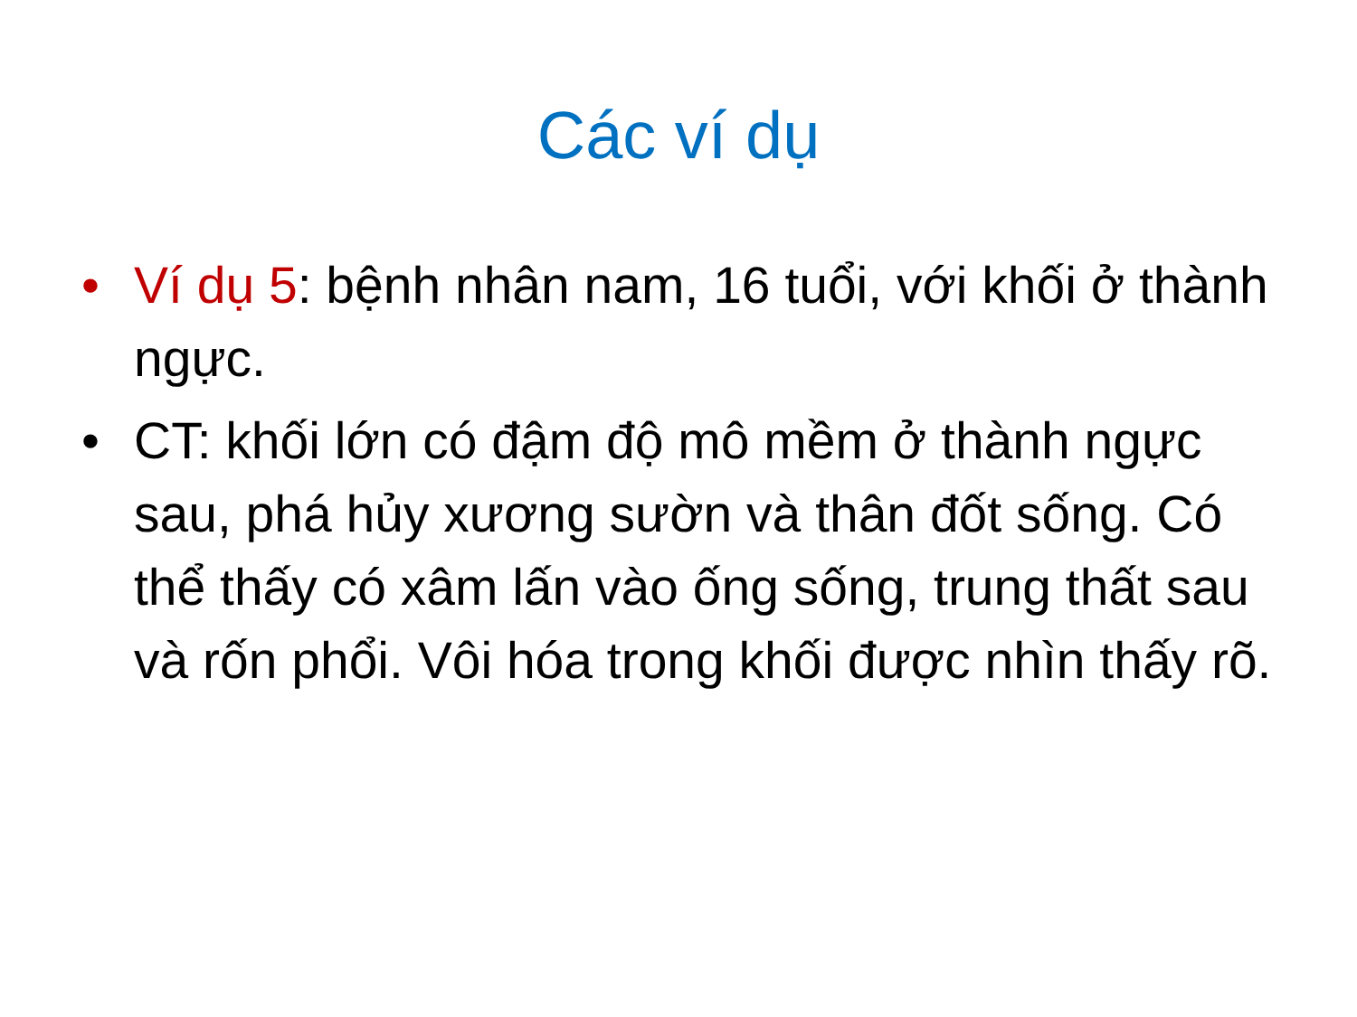Các ví dụ
• Ví dụ 5: bệnh nhân nam, 16 tuổi, với khối ở thành ngực.
• CT: khối lớn có đậm độ mô mềm ở thành ngực sau, phá hủy xương sườn và thân đốt sống. Có thể thấy có xâm lấn vào ống sống, trung thất sau và rốn phổi. Vôi hóa trong khối được nhìn thấy rõ.